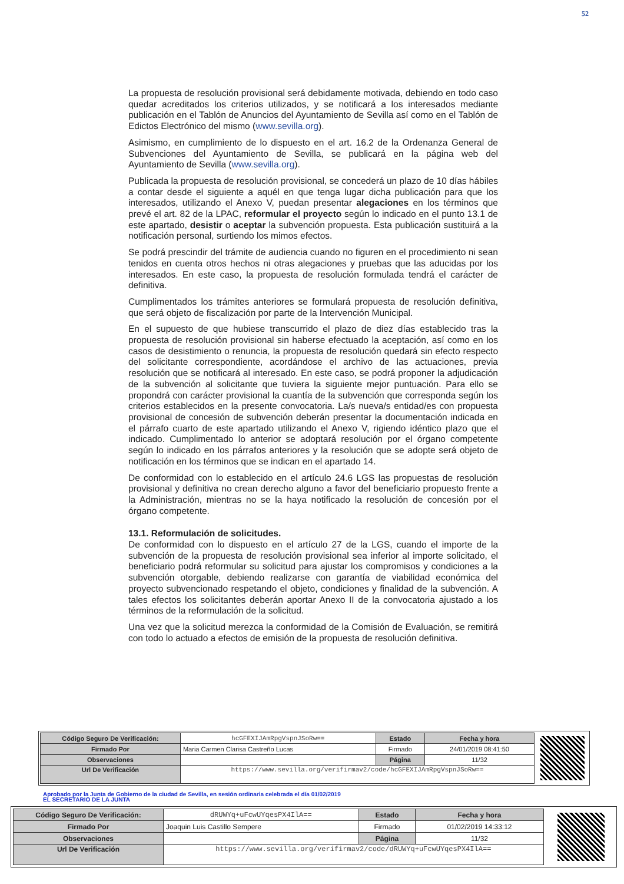52
La propuesta de resolución provisional será debidamente motivada, debiendo en todo caso quedar acreditados los criterios utilizados, y se notificará a los interesados mediante publicación en el Tablón de Anuncios del Ayuntamiento de Sevilla así como en el Tablón de Edictos Electrónico del mismo (www.sevilla.org).
Asimismo, en cumplimiento de lo dispuesto en el art. 16.2 de la Ordenanza General de Subvenciones del Ayuntamiento de Sevilla, se publicará en la página web del Ayuntamiento de Sevilla (www.sevilla.org).
Publicada la propuesta de resolución provisional, se concederá un plazo de 10 días hábiles a contar desde el siguiente a aquél en que tenga lugar dicha publicación para que los interesados, utilizando el Anexo V, puedan presentar alegaciones en los términos que prevé el art. 82 de la LPAC, reformular el proyecto según lo indicado en el punto 13.1 de este apartado, desistir o aceptar la subvención propuesta. Esta publicación sustituirá a la notificación personal, surtiendo los mimos efectos.
Se podrá prescindir del trámite de audiencia cuando no figuren en el procedimiento ni sean tenidos en cuenta otros hechos ni otras alegaciones y pruebas que las aducidas por los interesados. En este caso, la propuesta de resolución formulada tendrá el carácter de definitiva.
Cumplimentados los trámites anteriores se formulará propuesta de resolución definitiva, que será objeto de fiscalización por parte de la Intervención Municipal.
En el supuesto de que hubiese transcurrido el plazo de diez días establecido tras la propuesta de resolución provisional sin haberse efectuado la aceptación, así como en los casos de desistimiento o renuncia, la propuesta de resolución quedará sin efecto respecto del solicitante correspondiente, acordándose el archivo de las actuaciones, previa resolución que se notificará al interesado. En este caso, se podrá proponer la adjudicación de la subvención al solicitante que tuviera la siguiente mejor puntuación. Para ello se propondrá con carácter provisional la cuantía de la subvención que corresponda según los criterios establecidos en la presente convocatoria. La/s nueva/s entidad/es con propuesta provisional de concesión de subvención deberán presentar la documentación indicada en el párrafo cuarto de este apartado utilizando el Anexo V, rigiendo idéntico plazo que el indicado. Cumplimentado lo anterior se adoptará resolución por el órgano competente según lo indicado en los párrafos anteriores y la resolución que se adopte será objeto de notificación en los términos que se indican en el apartado 14.
De conformidad con lo establecido en el artículo 24.6 LGS las propuestas de resolución provisional y definitiva no crean derecho alguno a favor del beneficiario propuesto frente a la Administración, mientras no se la haya notificado la resolución de concesión por el órgano competente.
13.1. Reformulación de solicitudes.
De conformidad con lo dispuesto en el artículo 27 de la LGS, cuando el importe de la subvención de la propuesta de resolución provisional sea inferior al importe solicitado, el beneficiario podrá reformular su solicitud para ajustar los compromisos y condiciones a la subvención otorgable, debiendo realizarse con garantía de viabilidad económica del proyecto subvencionado respetando el objeto, condiciones y finalidad de la subvención. A tales efectos los solicitantes deberán aportar Anexo II de la convocatoria ajustado a los términos de la reformulación de la solicitud.
Una vez que la solicitud merezca la conformidad de la Comisión de Evaluación, se remitirá con todo lo actuado a efectos de emisión de la propuesta de resolución definitiva.
| Código Seguro De Verificación: | hcGFEXIJAmRpgVspnJSoRw== | Estado | Fecha y hora |
| Firmado Por | Maria Carmen Clarisa Castreño Lucas | Firmado | 24/01/2019 08:41:50 |
| Observaciones | | Página | 11/32 |
| Url De Verificación | https://www.sevilla.org/verifirmav2/code/hcGFEXIJAmRpgVspnJSoRw== | | |
Aprobado por la Junta de Gobierno de la ciudad de Sevilla, en sesión ordinaria celebrada el día 01/02/2019
EL SECRETARIO DE LA JUNTA
| Código Seguro De Verificación: | dRUWYq+uFcwUYqesPX4IlA== | Estado | Fecha y hora |
| Firmado Por | Joaquin Luis Castillo Sempere | Firmado | 01/02/2019 14:33:12 |
| Observaciones | | Página | 11/32 |
| Url De Verificación | https://www.sevilla.org/verifirmav2/code/dRUWYq+uFcwUYqesPX4IlA== | | |